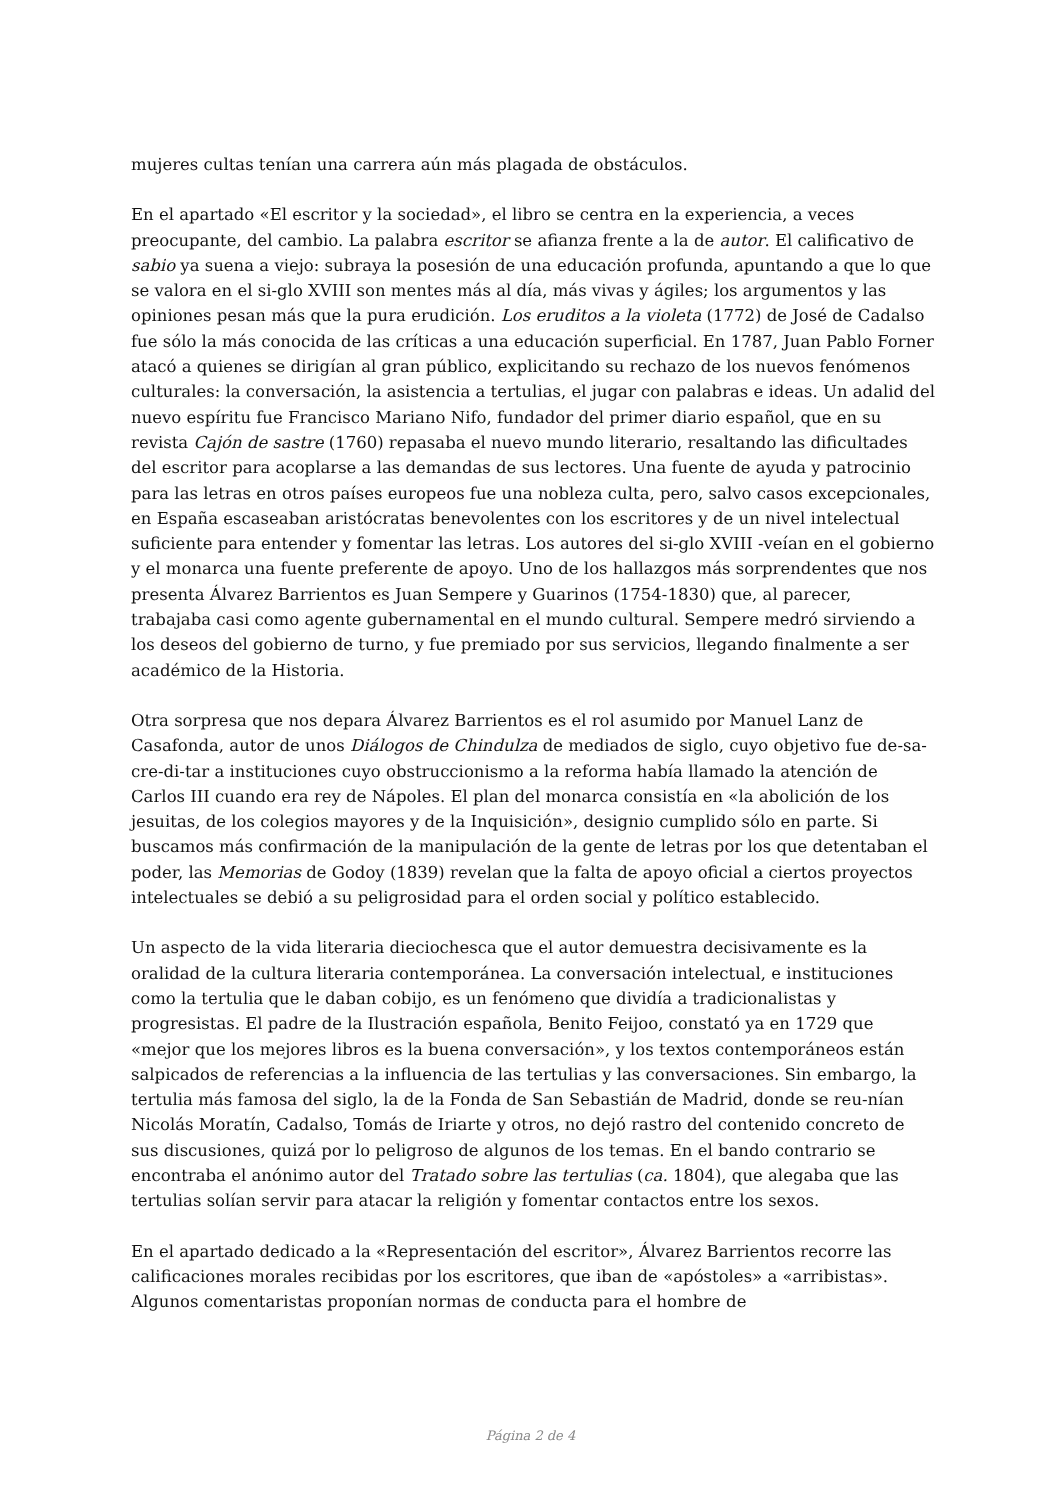mujeres cultas tenían una carrera aún más plagada de obstáculos.
En el apartado «El escritor y la sociedad», el libro se centra en la experiencia, a veces preocupante, del cambio. La palabra escritor se afianza frente a la de autor. El calificativo de sabio ya suena a viejo: subraya la posesión de una educación profunda, apuntando a que lo que se valora en el si-glo XVIII son mentes más al día, más vivas y ágiles; los argumentos y las opiniones pesan más que la pura erudición. Los eruditos a la violeta (1772) de José de Cadalso fue sólo la más conocida de las críticas a una educación superficial. En 1787, Juan Pablo Forner atacó a quienes se dirigían al gran público, explicitando su rechazo de los nuevos fenómenos culturales: la conversación, la asistencia a tertulias, el jugar con palabras e ideas. Un adalid del nuevo espíritu fue Francisco Mariano Nifo, fundador del primer diario español, que en su revista Cajón de sastre (1760) repasaba el nuevo mundo literario, resaltando las dificultades del escritor para acoplarse a las demandas de sus lectores. Una fuente de ayuda y patrocinio para las letras en otros países europeos fue una nobleza culta, pero, salvo casos excepcionales, en España escaseaban aristócratas benevolentes con los escritores y de un nivel intelectual suficiente para entender y fomentar las letras. Los autores del si-glo XVIII -veían en el gobierno y el monarca una fuente preferente de apoyo. Uno de los hallazgos más sorprendentes que nos presenta Álvarez Barrientos es Juan Sempere y Guarinos (1754-1830) que, al parecer, trabajaba casi como agente gubernamental en el mundo cultural. Sempere medró sirviendo a los deseos del gobierno de turno, y fue premiado por sus servicios, llegando finalmente a ser académico de la Historia.
Otra sorpresa que nos depara Álvarez Barrientos es el rol asumido por Manuel Lanz de Casafonda, autor de unos Diálogos de Chindulza de mediados de siglo, cuyo objetivo fue de-sa-cre-di-tar a instituciones cuyo obstruccionismo a la reforma había llamado la atención de Carlos III cuando era rey de Nápoles. El plan del monarca consistía en «la abolición de los jesuitas, de los colegios mayores y de la Inquisición», designio cumplido sólo en parte. Si buscamos más confirmación de la manipulación de la gente de letras por los que detentaban el poder, las Memorias de Godoy (1839) revelan que la falta de apoyo oficial a ciertos proyectos intelectuales se debió a su peligrosidad para el orden social y político establecido.
Un aspecto de la vida literaria dieciochesca que el autor demuestra decisivamente es la oralidad de la cultura literaria contemporánea. La conversación intelectual, e instituciones como la tertulia que le daban cobijo, es un fenómeno que dividía a tradicionalistas y progresistas. El padre de la Ilustración española, Benito Feijoo, constató ya en 1729 que «mejor que los mejores libros es la buena conversación», y los textos contemporáneos están salpicados de referencias a la influencia de las tertulias y las conversaciones. Sin embargo, la tertulia más famosa del siglo, la de la Fonda de San Sebastián de Madrid, donde se reu-nían Nicolás Moratín, Cadalso, Tomás de Iriarte y otros, no dejó rastro del contenido concreto de sus discusiones, quizá por lo peligroso de algunos de los temas. En el bando contrario se encontraba el anónimo autor del Tratado sobre las tertulias (ca. 1804), que alegaba que las tertulias solían servir para atacar la religión y fomentar contactos entre los sexos.
En el apartado dedicado a la «Representación del escritor», Álvarez Barrientos recorre las calificaciones morales recibidas por los escritores, que iban de «apóstoles» a «arribistas». Algunos comentaristas proponían normas de conducta para el hombre de
Página 2 de 4